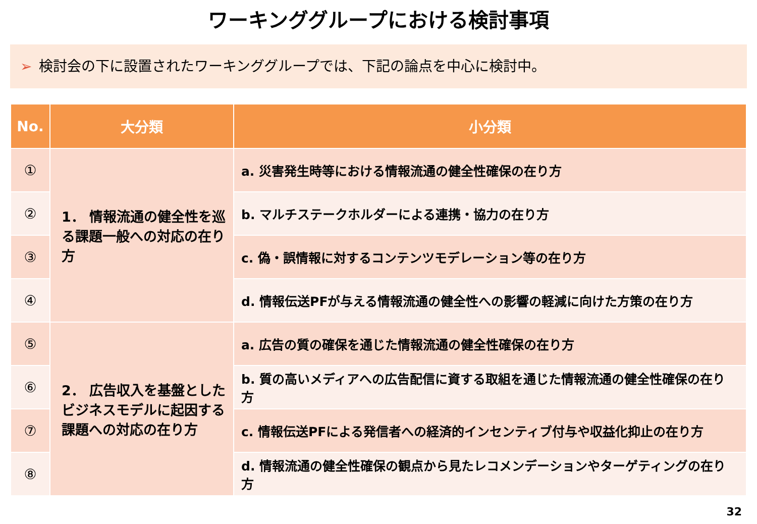ワーキンググループにおける検討事項
➢ 検討会の下に設置されたワーキンググループでは、下記の論点を中心に検討中。
| No. | 大分類 | 小分類 |
| --- | --- | --- |
| ① | 1． 情報流通の健全性を巡る課題一般への対応の在り方 | a. 災害発生時等における情報流通の健全性確保の在り方 |
| ② | | b. マルチステークホルダーによる連携・協力の在り方 |
| ③ | | c. 偽・誤情報に対するコンテンツモデレーション等の在り方 |
| ④ | | d. 情報伝送PFが与える情報流通の健全性への影響の軽減に向けた方策の在り方 |
| ⑤ | 2． 広告収入を基盤としたビジネスモデルに起因する課題への対応の在り方 | a. 広告の質の確保を通じた情報流通の健全性確保の在り方 |
| ⑥ | | b. 質の高いメディアへの広告配信に資する取組を通じた情報流通の健全性確保の在り方 |
| ⑦ | | c. 情報伝送PFによる発信者への経済的インセンティブ付与や収益化抑止の在り方 |
| ⑧ | | d. 情報流通の健全性確保の観点から見たレコメンデーションやターゲティングの在り方 |
32